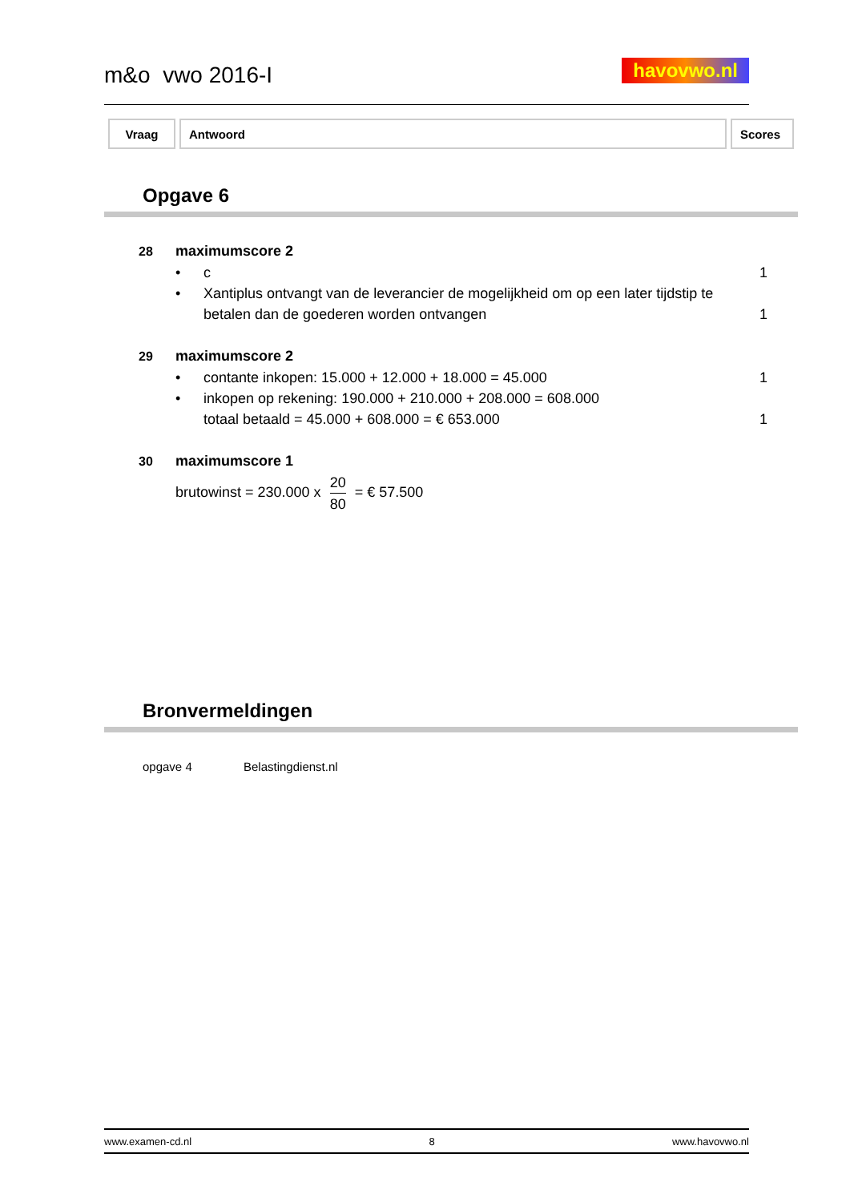m&o vwo 2016-I havovwo.nl
| Vraag | Antwoord | Scores |
| --- | --- | --- |
Opgave 6
28 maximumscore 2
• c 1
• Xantiplus ontvangt van de leverancier de mogelijkheid om op een later tijdstip te betalen dan de goederen worden ontvangen 1
29 maximumscore 2
• contante inkopen: 15.000 + 12.000 + 18.000 = 45.000 1
• inkopen op rekening: 190.000 + 210.000 + 208.000 = 608.000
totaal betaald = 45.000 + 608.000 = € 653.000 1
30 maximumscore 1
brutowinst = 230.000 x 20 80 = € 57.500
Bronvermeldingen
opgave 4 Belastingdienst.nl
www.examen-cd.nl 8 www.havovwo.nl